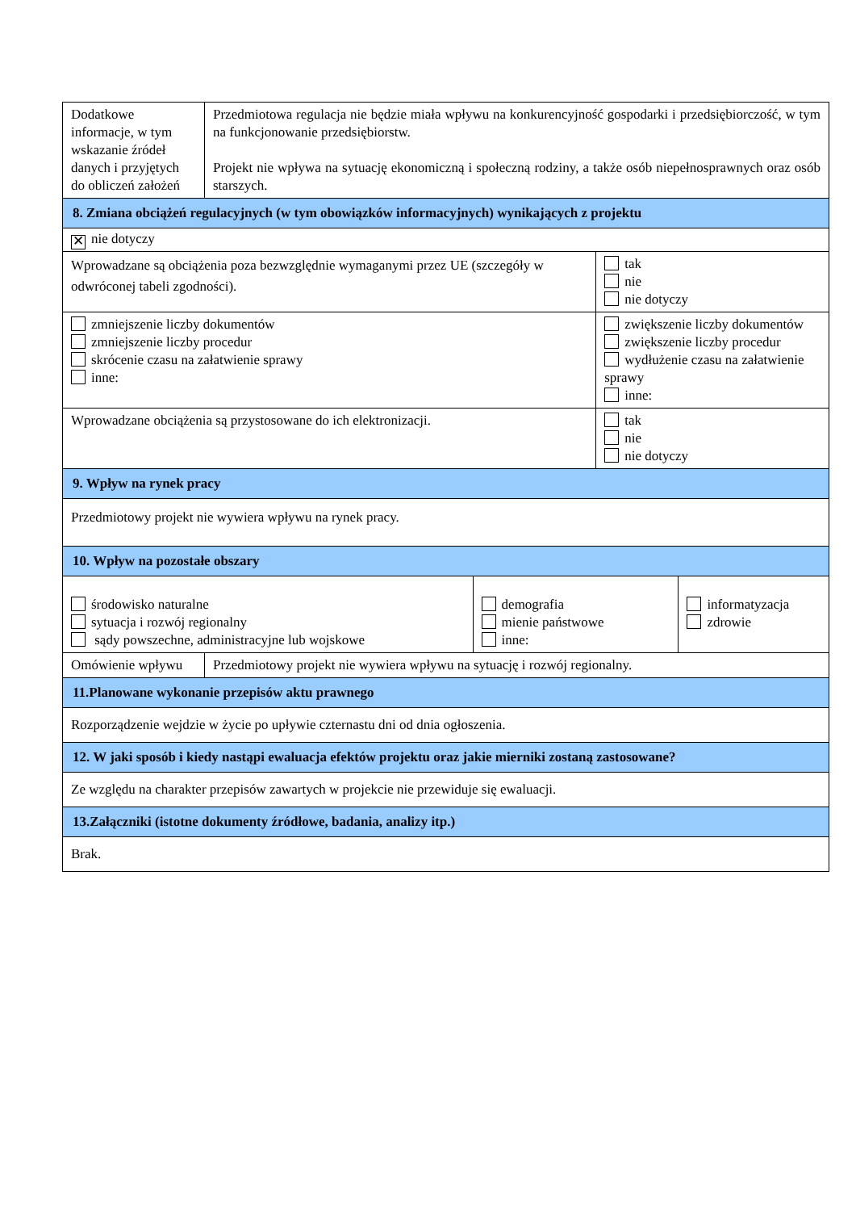| Dodatkowe informacje, w tym wskazanie źródeł danych i przyjętych do obliczeń założeń | Przedmiotowa regulacja nie będzie miała wpływu na konkurencyjność gospodarki i przedsiębiorczość, w tym na funkcjonowanie przedsiębiorstw. Projekt nie wpływa na sytuację ekonomiczną i społeczną rodziny, a także osób niepełnosprawnych oraz osób starszych. | | | |
| 8. Zmiana obciążeń regulacyjnych (w tym obowiązków informacyjnych) wynikających z projektu | | | | |
| ✕ nie dotyczy | | | | |
| Wprowadzane są obciążenia poza bezwzględnie wymaganymi przez UE (szczegóły w odwróconej tabeli zgodności). | | | tak nie nie dotyczy | |
| zmniejszenie liczby dokumentów zmniejszenie liczby procedur skrócenie czasu na załatwienie sprawy inne: | | | zwiększenie liczby dokumentów zwiększenie liczby procedur wydłużenie czasu na załatwienie sprawy inne: | |
| Wprowadzane obciążenia są przystosowane do ich elektronizacji. | | | tak nie nie dotyczy | |
| 9. Wpływ na rynek pracy | | | | |
| Przedmiotowy projekt nie wywiera wpływu na rynek pracy. | | | | |
| 10. Wpływ na pozostałe obszary | | | | |
| środowisko naturalne sytuacja i rozwój regionalny sądy powszechne, administracyjne lub wojskowe | | demografia mienie państwowe inne: | | informatyzacja zdrowie |
| Omówienie wpływu | Przedmiotowy projekt nie wywiera wpływu na sytuację i rozwój regionalny. | | | |
| 11.Planowane wykonanie przepisów aktu prawnego | | | | |
| Rozporządzenie wejdzie w życie po upływie czternastu dni od dnia ogłoszenia. | | | | |
| 12. W jaki sposób i kiedy nastąpi ewaluacja efektów projektu oraz jakie mierniki zostaną zastosowane? | | | | |
| Ze względu na charakter przepisów zawartych w projekcie nie przewiduje się ewaluacji. | | | | |
| 13.Załączniki (istotne dokumenty źródłowe, badania, analizy itp.) | | | | |
| Brak. | | | | |